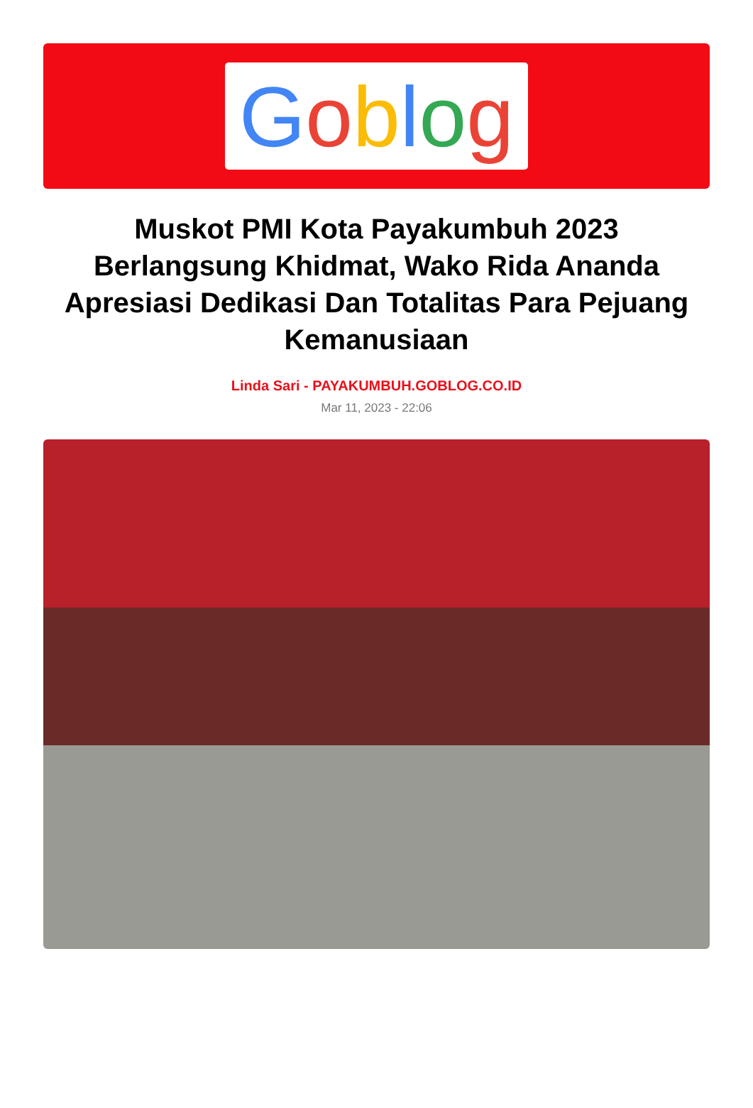Goblog
Muskot PMI Kota Payakumbuh 2023 Berlangsung Khidmat, Wako Rida Ananda Apresiasi Dedikasi Dan Totalitas Para Pejuang Kemanusiaan
Linda Sari - PAYAKUMBUH.GOBLOG.CO.ID
Mar 11, 2023 - 22:06